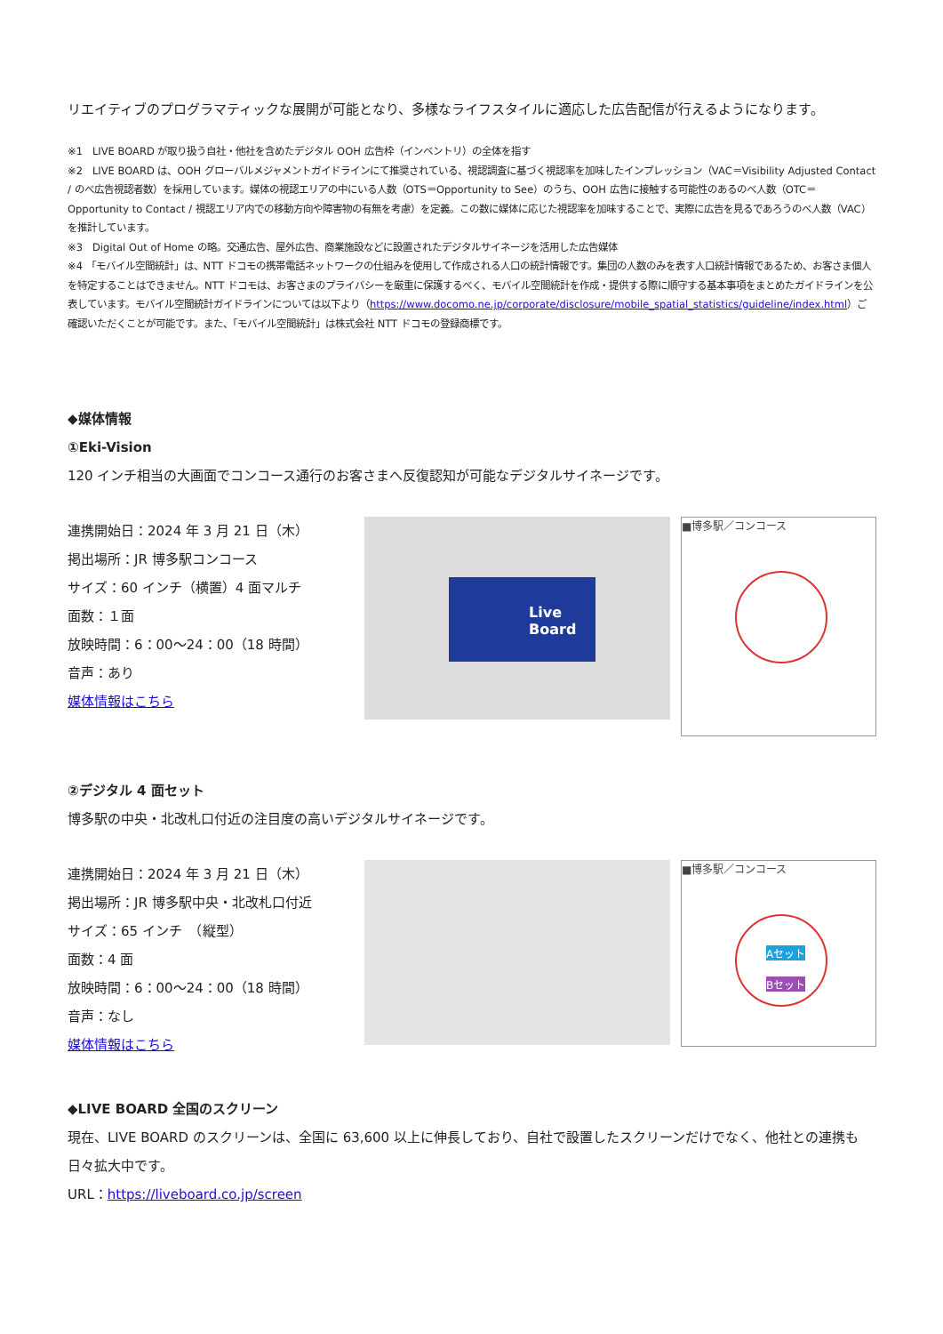リエイティブのプログラマティックな展開が可能となり、多様なライフスタイルに適応した広告配信が行えるようになります。
※1　LIVE BOARD が取り扱う自社・他社を含めたデジタル OOH 広告枠（インベントリ）の全体を指す
※2　LIVE BOARD は、OOH グローバルメジャメントガイドラインにて推奨されている、視認調査に基づく視認率を加味したインプレッション（VAC＝Visibility Adjusted Contact / のべ広告視認者数）を採用しています。媒体の視認エリアの中にいる人数（OTS＝Opportunity to See）のうち、OOH 広告に接触する可能性のあるのべ人数（OTC＝Opportunity to Contact / 視認エリア内での移動方向や障害物の有無を考慮）を定義。この数に媒体に応じた視認率を加味することで、実際に広告を見るであろうのべ人数（VAC）を推計しています。
※3　Digital Out of Home の略。交通広告、屋外広告、商業施設などに設置されたデジタルサイネージを活用した広告媒体
※4 「モバイル空間統計」は、NTT ドコモの携帯電話ネットワークの仕組みを使用して作成される人口の統計情報です。集団の人数のみを表す人口統計情報であるため、お客さま個人を特定することはできません。NTT ドコモは、お客さまのプライバシーを厳重に保護するべく、モバイル空間統計を作成・提供する際に順守する基本事項をまとめたガイドラインを公表しています。モバイル空間統計ガイドラインについては以下より（https://www.docomo.ne.jp/corporate/disclosure/mobile_spatial_statistics/guideline/index.html）ご確認いただくことが可能です。また、「モバイル空間統計」は株式会社 NTT ドコモの登録商標です。
◆媒体情報
①Eki-Vision
120 インチ相当の大画面でコンコース通行のお客さまへ反復認知が可能なデジタルサイネージです。
連携開始日：2024 年 3 月 21 日（木）
掲出場所：JR 博多駅コンコース
サイズ：60 インチ（横置）4 面マルチ
面数：１面
放映時間：6：00～24：00（18 時間）
音声：あり
媒体情報はこちら
Live Board
■博多駅／コンコース
②デジタル 4 面セット
博多駅の中央・北改札口付近の注目度の高いデジタルサイネージです。
連携開始日：2024 年 3 月 21 日（木）
掲出場所：JR 博多駅中央・北改札口付近
サイズ：65 インチ　（縦型）
面数：4 面
放映時間：6：00～24：00（18 時間）
音声：なし
媒体情報はこちら
■博多駅／コンコース
Aセット
Bセット
◆LIVE BOARD 全国のスクリーン
現在、LIVE BOARD のスクリーンは、全国に 63,600 以上に伸長しており、自社で設置したスクリーンだけでなく、他社との連携も日々拡大中です。
URL：https://liveboard.co.jp/screen